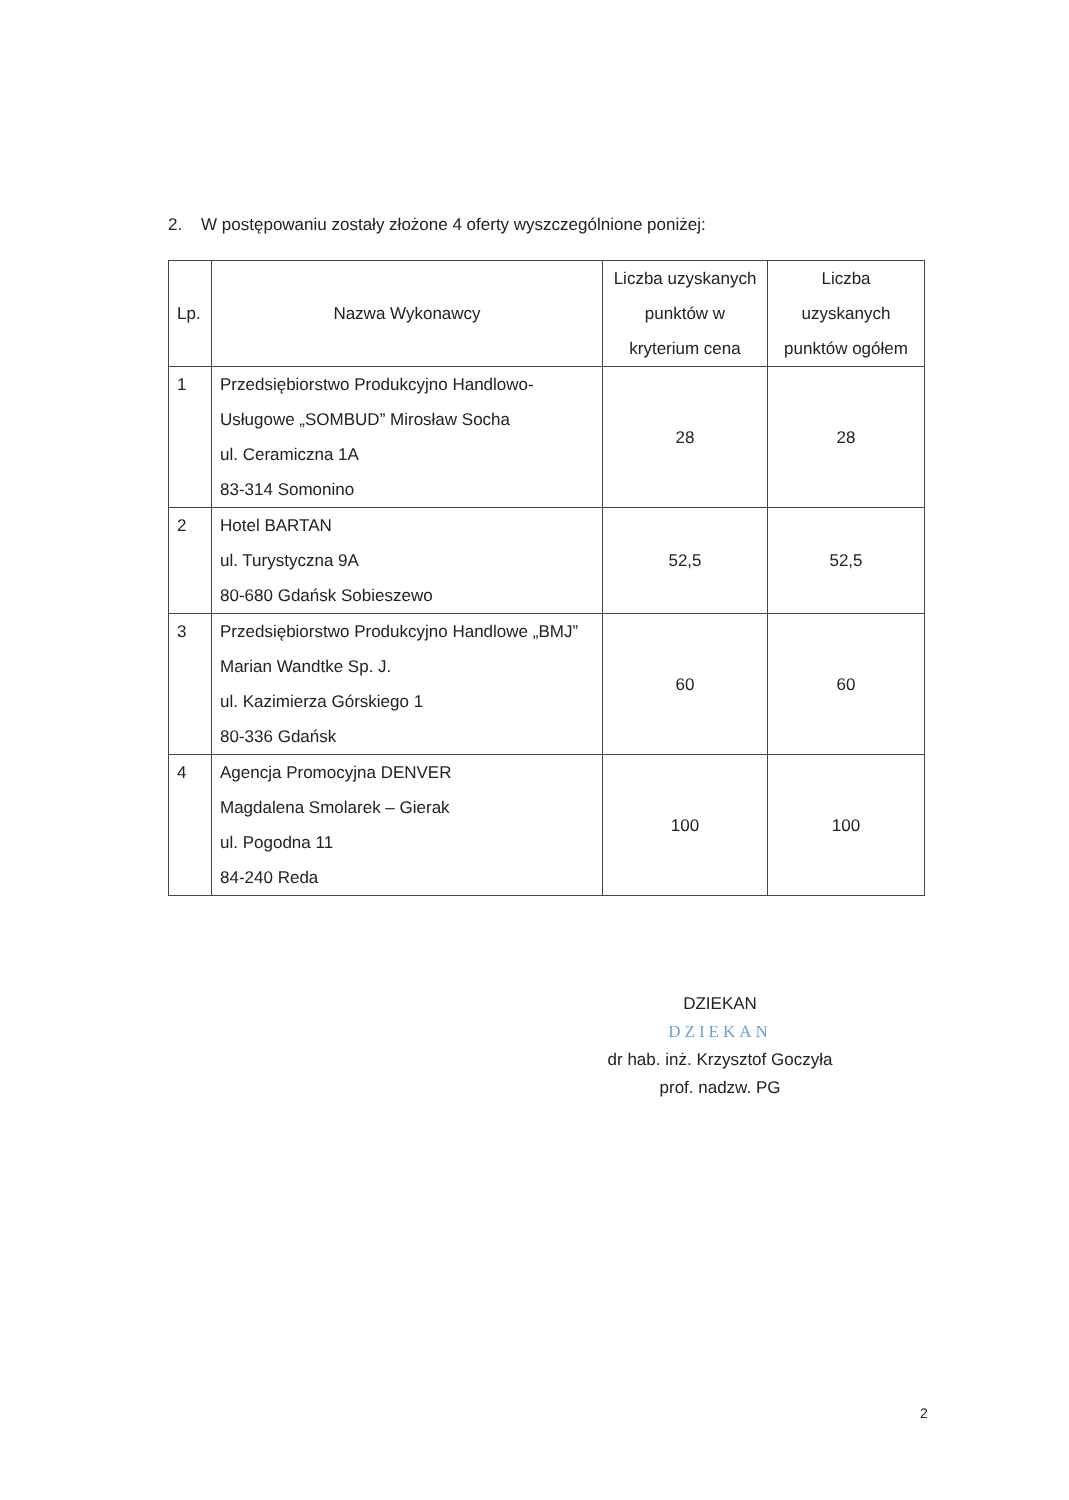2. W postępowaniu zostały złożone 4 oferty wyszczególnione poniżej:
| Lp. | Nazwa Wykonawcy | Liczba uzyskanych punktów w kryterium cena | Liczba uzyskanych punktów ogółem |
| --- | --- | --- | --- |
| 1 | Przedsiębiorstwo Produkcyjno Handlowo-Usługowe „SOMBUD” Mirosław Socha ul. Ceramiczna 1A 83-314 Somonino | 28 | 28 |
| 2 | Hotel BARTAN ul. Turystyczna 9A 80-680 Gdańsk Sobieszewo | 52,5 | 52,5 |
| 3 | Przedsiębiorstwo Produkcyjno Handlowe „BMJ” Marian Wandtke Sp. J. ul. Kazimierza Górskiego 1 80-336 Gdańsk | 60 | 60 |
| 4 | Agencja Promocyjna DENVER Magdalena Smolarek – Gierak ul. Pogodna 11 84-240 Reda | 100 | 100 |
DZIEKAN
DZIEKAN
dr hab. inż. Krzysztof Goczyła
prof. nadzw. PG
2